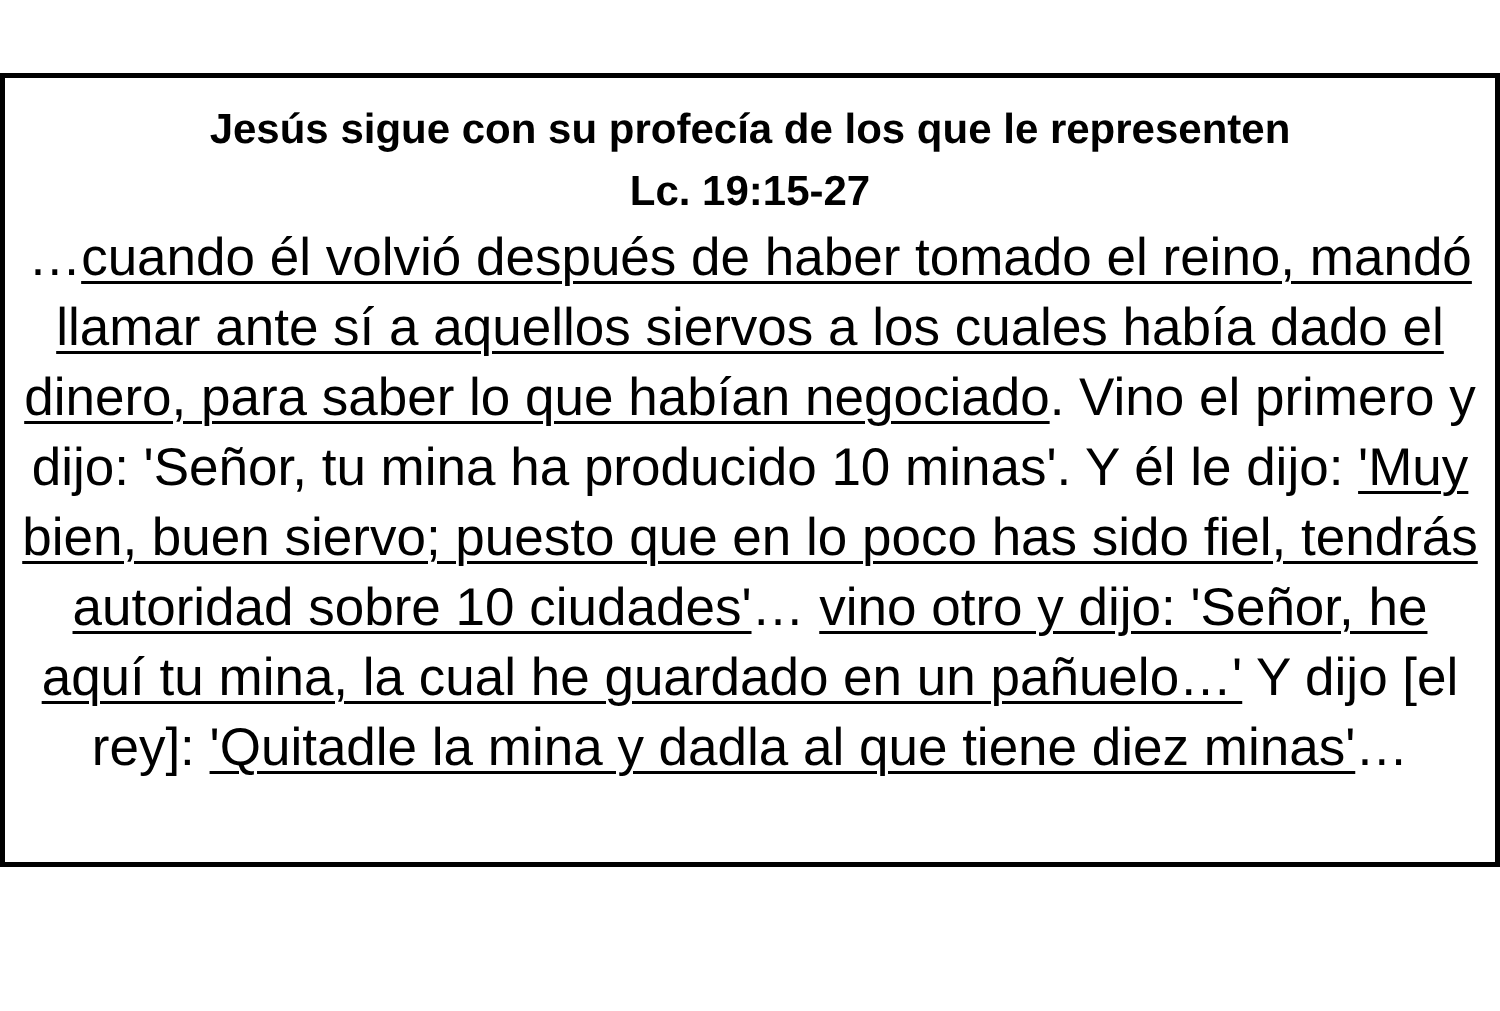Jesús sigue con su profecía de los que le representen
Lc. 19:15-27
…cuando él volvió después de haber tomado el reino, mandó llamar ante sí a aquellos siervos a los cuales había dado el dinero, para saber lo que habían negociado. Vino el primero y dijo: 'Señor, tu mina ha producido 10 minas'. Y él le dijo: 'Muy bien, buen siervo; puesto que en lo poco has sido fiel, tendrás autoridad sobre 10 ciudades'… vino otro y dijo: 'Señor, he aquí tu mina, la cual he guardado en un pañuelo…' Y dijo [el rey]: 'Quitadle la mina y dadla al que tiene diez minas'…